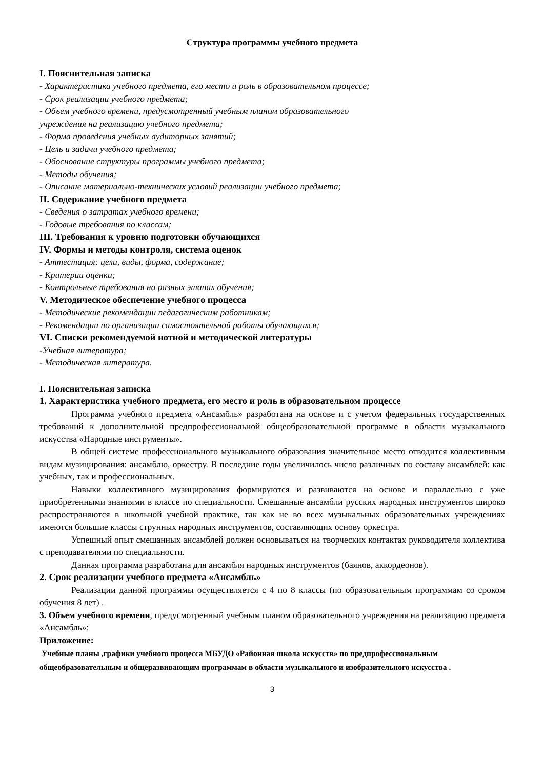Структура программы учебного предмета
I. Пояснительная записка
- Характеристика учебного предмета, его место и роль в образовательном процессе;
- Срок реализации учебного предмета;
- Объем учебного времени, предусмотренный учебным планом образовательного
учреждения на реализацию учебного предмета;
- Форма проведения учебных аудиторных занятий;
- Цель и задачи учебного предмета;
- Обоснование структуры программы учебного предмета;
- Методы обучения;
- Описание материально-технических условий реализации учебного предмета;
II. Содержание учебного предмета
- Сведения о затратах учебного времени;
- Годовые требования по классам;
III. Требования к уровню подготовки обучающихся
IV. Формы и методы контроля, система оценок
- Аттестация: цели, виды, форма, содержание;
- Критерии оценки;
- Контрольные требования на разных этапах обучения;
V. Методическое обеспечение учебного процесса
- Методические рекомендации педагогическим работникам;
- Рекомендации по организации самостоятельной работы обучающихся;
VI. Списки рекомендуемой нотной и методической литературы
-Учебная литература;
- Методическая литература.
I. Пояснительная записка
1. Характеристика учебного предмета, его место и роль в образовательном процессе
Программа учебного предмета «Ансамбль» разработана на основе и с учетом федеральных государственных требований к дополнительной предпрофессиональной общеобразовательной программе в области музыкального искусства «Народные инструменты».
В общей системе профессионального музыкального образования значительное место отводится коллективным видам музицирования: ансамблю, оркестру. В последние годы увеличилось число различных по составу ансамблей: как учебных, так и профессиональных.
Навыки коллективного музицирования формируются и развиваются на основе и параллельно с уже приобретенными знаниями в классе по специальности. Смешанные ансамбли русских народных инструментов широко распространяются в школьной учебной практике, так как не во всех музыкальных образовательных учреждениях имеются большие классы струнных народных инструментов, составляющих основу оркестра.
Успешный опыт смешанных ансамблей должен основываться на творческих контактах руководителя коллектива с преподавателями по специальности.
Данная программа разработана для ансамбля народных инструментов (баянов, аккордеонов).
2. Срок реализации учебного предмета «Ансамбль»
Реализации данной программы осуществляется с 4 по 8 классы (по образовательным программам со сроком обучения 8 лет) .
3. Объем учебного времени, предусмотренный учебным планом образовательного учреждения на реализацию предмета «Ансамбль»:
Приложение:
Учебные планы ,графики учебного процесса МБУДО «Районная школа искусств» по предпрофессиональным общеобразовательным и общеразвивающим программам в области музыкального и изобразительного искусства .
3